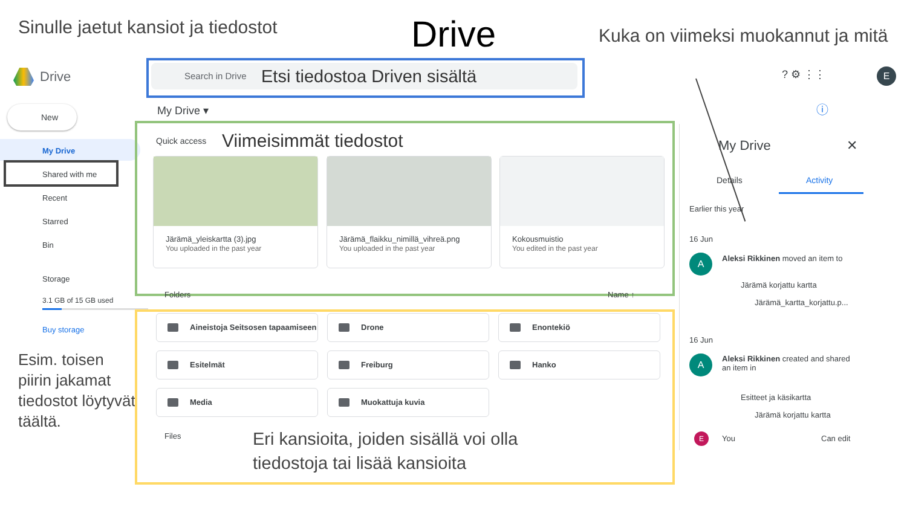Sinulle jaetut kansiot ja tiedostot
Drive
Kuka on viimeksi muokannut ja mitä
Drive Search in Drive Etsi tiedostoa Driven sisältä ? ⚙ ⋮⋮ E
New
My Drive
Shared with me
Recent
Starred
Bin
Storage
3.1 GB of 15 GB used
Buy storage
Esim. toisen piirin jakamat tiedostot löytyvät täältä.
My Drive ▾ ⓘ
Quick access Viimeisimmät tiedostot
Järämä_yleiskartta (3).jpg
You uploaded in the past year
Järämä_flaikku_nimillä_vihreä.png
You uploaded in the past year
Kokousmuistio
You edited in the past year
Folders Name ↑
Aineistoja Seitsosen tapaamiseen Drone Enontekiö
Esitelmät Freiburg Hanko
Media Muokattuja kuvia
Files
Eri kansioita, joiden sisällä voi olla
tiedostoja tai lisää kansioita
My Drive ✕
Details Activity
Earlier this year
16 Jun
A
Aleksi Rikkinen moved an item to
Järämä korjattu kartta
Järämä_kartta_korjattu.p...
16 Jun
A
Aleksi Rikkinen created and shared
an item in
Esitteet ja käsikartta
Järämä korjattu kartta
E You Can edit